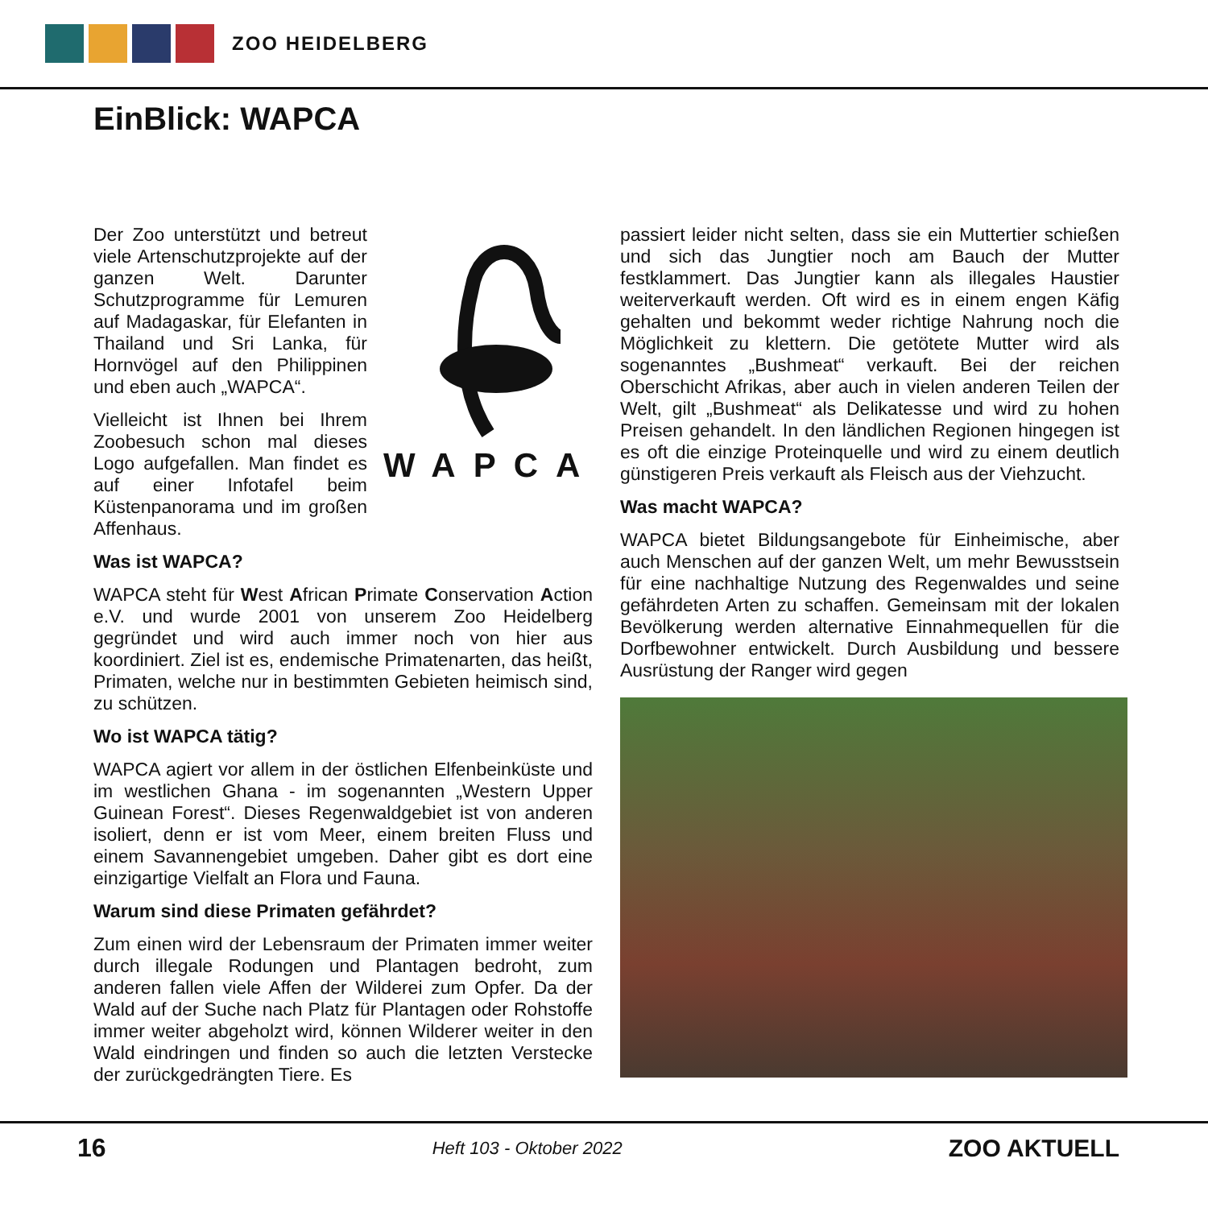ZOO HEIDELBERG
EinBlick: WAPCA
Der Zoo unterstützt und betreut viele Artenschutzprojekte auf der ganzen Welt. Darunter Schutzprogramme für Lemuren auf Madagaskar, für Elefanten in Thailand und Sri Lanka, für Hornvögel auf den Philippinen und eben auch „WAPCA“.
Vielleicht ist Ihnen bei Ihrem Zoobesuch schon mal dieses Logo aufgefallen. Man findet es auf einer Infotafel beim Küstenpanorama und im großen Affenhaus.
WAPCA
Was ist WAPCA?
WAPCA steht für West African Primate Conservation Action e.V. und wurde 2001 von unserem Zoo Heidelberg gegründet und wird auch immer noch von hier aus koordiniert. Ziel ist es, endemische Primatenarten, das heißt, Primaten, welche nur in bestimmten Gebieten heimisch sind, zu schützen.
Wo ist WAPCA tätig?
WAPCA agiert vor allem in der östlichen Elfenbeinküste und im westlichen Ghana - im sogenannten „Western Upper Guinean Forest“. Dieses Regenwaldgebiet ist von anderen isoliert, denn er ist vom Meer, einem breiten Fluss und einem Savannengebiet umgeben. Daher gibt es dort eine einzigartige Vielfalt an Flora und Fauna.
Warum sind diese Primaten gefährdet?
Zum einen wird der Lebensraum der Primaten immer weiter durch illegale Rodungen und Plantagen bedroht, zum anderen fallen viele Affen der Wilderei zum Opfer. Da der Wald auf der Suche nach Platz für Plantagen oder Rohstoffe immer weiter abgeholzt wird, können Wilderer weiter in den Wald eindringen und finden so auch die letzten Verstecke der zurückgedrängten Tiere. Es
passiert leider nicht selten, dass sie ein Muttertier schießen und sich das Jungtier noch am Bauch der Mutter festklammert. Das Jungtier kann als illegales Haustier weiterverkauft werden. Oft wird es in einem engen Käfig gehalten und bekommt weder richtige Nahrung noch die Möglichkeit zu klettern. Die getötete Mutter wird als sogenanntes „Bushmeat“ verkauft. Bei der reichen Oberschicht Afrikas, aber auch in vielen anderen Teilen der Welt, gilt „Bushmeat“ als Delikatesse und wird zu hohen Preisen gehandelt. In den ländlichen Regionen hingegen ist es oft die einzige Proteinquelle und wird zu einem deutlich günstigeren Preis verkauft als Fleisch aus der Viehzucht.
Was macht WAPCA?
WAPCA bietet Bildungsangebote für Einheimische, aber auch Menschen auf der ganzen Welt, um mehr Bewusstsein für eine nachhaltige Nutzung des Regenwaldes und seine gefährdeten Arten zu schaffen. Gemeinsam mit der lokalen Bevölkerung werden alternative Einnahmequellen für die Dorfbewohner entwickelt. Durch Ausbildung und bessere Ausrüstung der Ranger wird gegen
16 Heft 103 - Oktober 2022 ZOO AKTUELL